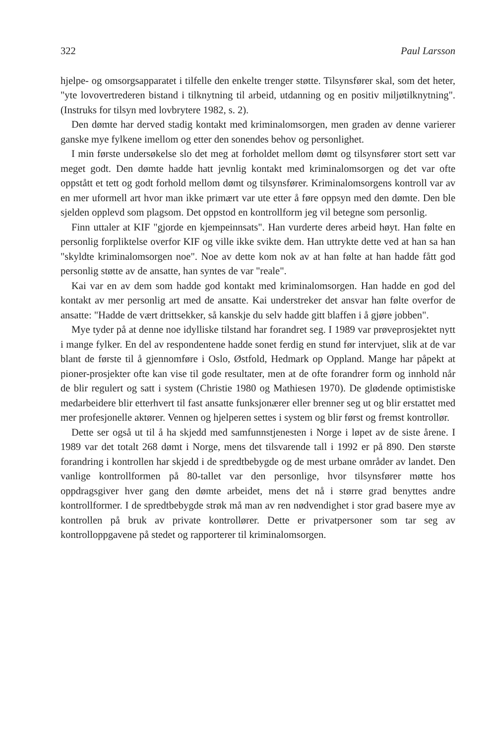322 Paul Larsson
hjelpe- og omsorgsapparatet i tilfelle den enkelte trenger støtte. Tilsynsfører skal, som det heter, "yte lovovertrederen bistand i tilknytning til arbeid, utdanning og en positiv miljøtilknytning". (Instruks for tilsyn med lovbrytere 1982, s. 2).
Den dømte har derved stadig kontakt med kriminalomsorgen, men graden av denne varierer ganske mye fylkene imellom og etter den sonendes behov og personlighet.
I min første undersøkelse slo det meg at forholdet mellom dømt og tilsynsfører stort sett var meget godt. Den dømte hadde hatt jevnlig kontakt med kriminalomsorgen og det var ofte oppstått et tett og godt forhold mellom dømt og tilsynsfører. Kriminalomsorgens kontroll var av en mer uformell art hvor man ikke primært var ute etter å føre oppsyn med den dømte. Den ble sjelden opplevd som plagsom. Det oppstod en kontrollform jeg vil betegne som personlig.
Finn uttaler at KIF "gjorde en kjempeinnsats". Han vurderte deres arbeid høyt. Han følte en personlig forpliktelse overfor KIF og ville ikke svikte dem. Han uttrykte dette ved at han sa han "skyldte kriminalomsorgen noe". Noe av dette kom nok av at han følte at han hadde fått god personlig støtte av de ansatte, han syntes de var "reale".
Kai var en av dem som hadde god kontakt med kriminalomsorgen. Han hadde en god del kontakt av mer personlig art med de ansatte. Kai understreker det ansvar han følte overfor de ansatte: "Hadde de vært drittsekker, så kanskje du selv hadde gitt blaffen i å gjøre jobben".
Mye tyder på at denne noe idylliske tilstand har forandret seg. I 1989 var prøveprosjektet nytt i mange fylker. En del av respondentene hadde sonet ferdig en stund før intervjuet, slik at de var blant de første til å gjennomføre i Oslo, Østfold, Hedmark op Oppland. Mange har påpekt at pioner-prosjekter ofte kan vise til gode resultater, men at de ofte forandrer form og innhold når de blir regulert og satt i system (Christie 1980 og Mathiesen 1970). De glødende optimistiske medarbeidere blir etterhvert til fast ansatte funksjonærer eller brenner seg ut og blir erstattet med mer profesjonelle aktører. Vennen og hjelperen settes i system og blir først og fremst kontrollør.
Dette ser også ut til å ha skjedd med samfunnstjenesten i Norge i løpet av de siste årene. I 1989 var det totalt 268 dømt i Norge, mens det tilsvarende tall i 1992 er på 890. Den største forandring i kontrollen har skjedd i de spredtbebygde og de mest urbane områder av landet. Den vanlige kontrollformen på 80-tallet var den personlige, hvor tilsynsfører møtte hos oppdragsgiver hver gang den dømte arbeidet, mens det nå i større grad benyttes andre kontrollformer. I de spredtbebygde strøk må man av ren nødvendighet i stor grad basere mye av kontrollen på bruk av private kontrollører. Dette er privatpersoner som tar seg av kontrolloppgavene på stedet og rapporterer til kriminalomsorgen.